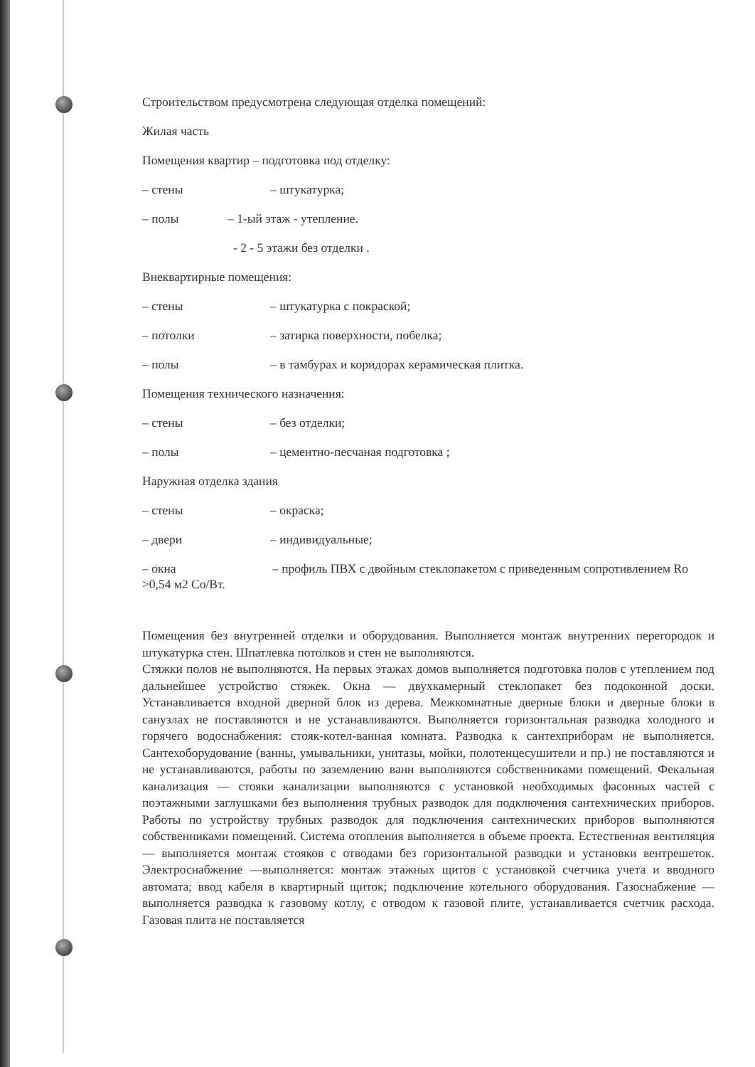Строительством предусмотрена следующая отделка помещений:
Жилая часть
Помещения квартир – подготовка под отделку:
– стены – штукатурка;
– полы – 1-ый этаж - утепление.
- 2 - 5 этажи без отделки .
Внеквартирные помещения:
– стены – штукатурка с покраской;
– потолки – затирка поверхности, побелка;
– полы – в тамбурах и коридорах керамическая плитка.
Помещения технического назначения:
– стены – без отделки;
– полы – цементно-песчаная подготовка ;
Наружная отделка здания
– стены – окраска;
– двери – индивидуальные;
– окна – профиль ПВХ с двойным стеклопакетом с приведенным сопротивлением Ro >0,54 м2 Co/Вт.
Помещения без внутренней отделки и оборудования. Выполняется монтаж внутренних перегородок и штукатурка стен. Шпатлевка потолков и стен не выполняются.
Стяжки полов не выполняются. На первых этажах домов выполняется подготовка полов с утеплением под дальнейшее устройство стяжек. Окна — двухкамерный стеклопакет без подоконной доски. Устанавливается входной дверной блок из дерева. Межкомнатные дверные блоки и дверные блоки в санузлах не поставляются и не устанавливаются. Выполняется горизонтальная разводка холодного и горячего водоснабжения: стояк-котел-ванная комната. Разводка к сантехприборам не выполняется. Сантехоборудование (ванны, умывальники, унитазы, мойки, полотенцесушители и пр.) не поставляются и не устанавливаются, работы по заземлению ванн выполняются собственниками помещений. Фекальная канализация — стояки канализации выполняются с установкой необходимых фасонных частей с поэтажными заглушками без выполнения трубных разводок для подключения сантехнических приборов. Работы по устройству трубных разводок для подключения сантехнических приборов выполняются собственниками помещений. Система отопления выполняется в объеме проекта. Естественная вентиляция — выполняется монтаж стояков с отводами без горизонтальной разводки и установки вентрешеток. Электроснабжение —выполняется: монтаж этажных щитов с установкой счетчика учета и вводного автомата; ввод кабеля в квартирный щиток; подключение котельного оборудования. Газоснабжение —выполняется разводка к газовому котлу, с отводом к газовой плите, устанавливается счетчик расхода. Газовая плита не поставляется